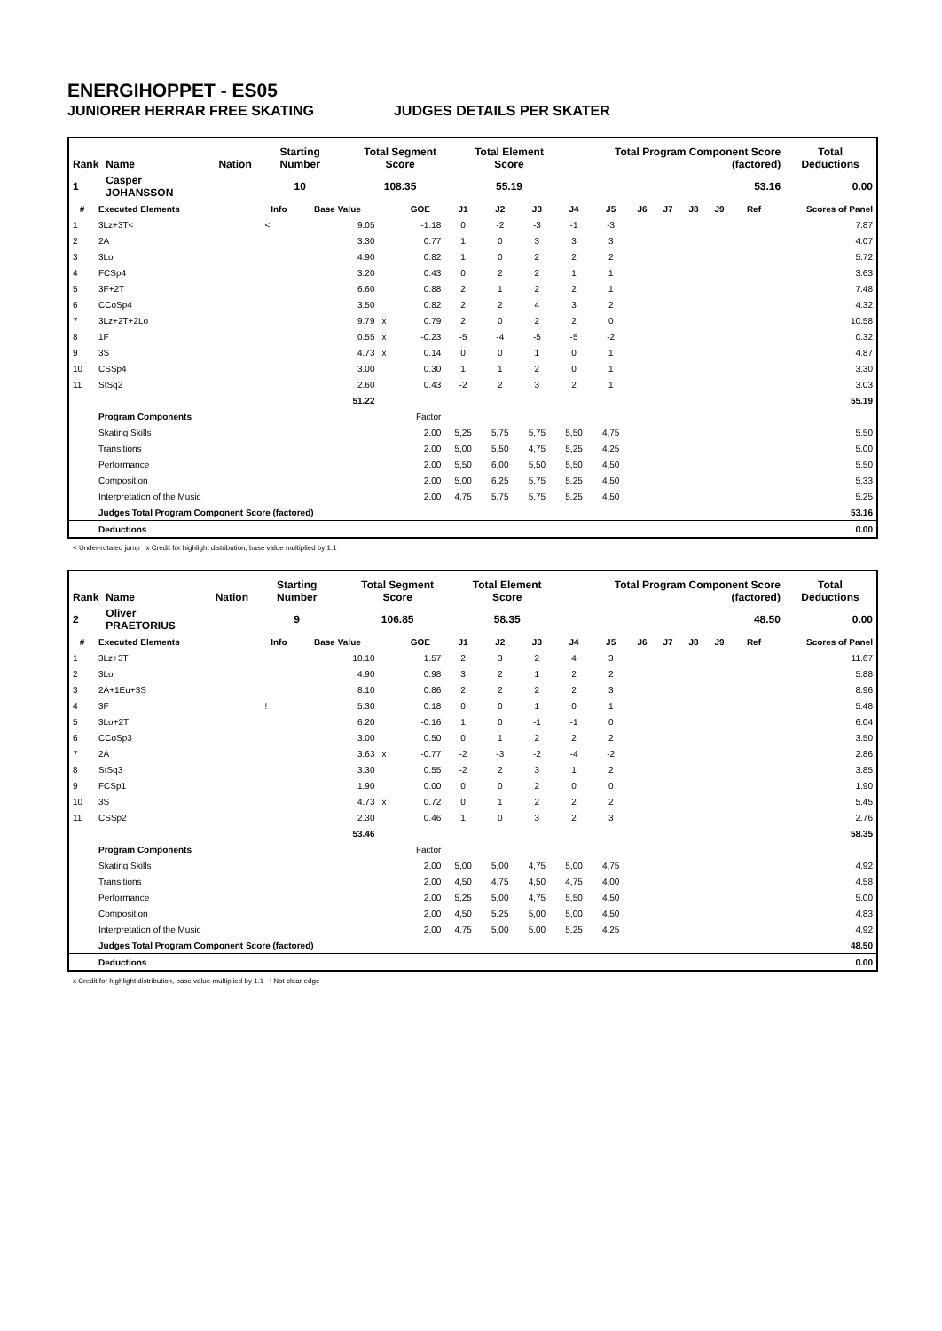ENERGIHOPPET - ES05
JUNIORER HERRAR FREE SKATING JUDGES DETAILS PER SKATER
| Rank | Name | Nation | Starting Number | Total Segment Score | Total Element Score | Total Program Component Score (factored) | Total Deductions |
| --- | --- | --- | --- | --- | --- | --- | --- |
| 1 | Casper JOHANSSON | | 10 | 108.35 | 55.19 | 53.16 | 0.00 |
| # | Executed Elements | Info | Base Value | | GOE | J1 | J2 | J3 | J4 | J5 | J6 | J7 | J8 | J9 | Ref | Scores of Panel |
| --- | --- | --- | --- | --- | --- | --- | --- | --- | --- | --- | --- | --- | --- | --- | --- | --- |
| 1 | 3Lz+3T< | < | 9.05 | | -1.18 | 0 | -2 | -3 | -1 | -3 | | | | | | 7.87 |
| 2 | 2A | | 3.30 | | 0.77 | 1 | 0 | 3 | 3 | 3 | | | | | | 4.07 |
| 3 | 3Lo | | 4.90 | | 0.82 | 1 | 0 | 2 | 2 | 2 | | | | | | 5.72 |
| 4 | FCSp4 | | 3.20 | | 0.43 | 0 | 2 | 2 | 1 | 1 | | | | | | 3.63 |
| 5 | 3F+2T | | 6.60 | | 0.88 | 2 | 1 | 2 | 2 | 1 | | | | | | 7.48 |
| 6 | CCoSp4 | | 3.50 | | 0.82 | 2 | 2 | 4 | 3 | 2 | | | | | | 4.32 |
| 7 | 3Lz+2T+2Lo | | 9.79 | x | 0.79 | 2 | 0 | 2 | 2 | 0 | | | | | | 10.58 |
| 8 | 1F | | 0.55 | x | -0.23 | -5 | -4 | -5 | -5 | -2 | | | | | | 0.32 |
| 9 | 3S | | 4.73 | x | 0.14 | 0 | 0 | 1 | 0 | 1 | | | | | | 4.87 |
| 10 | CSSp4 | | 3.00 | | 0.30 | 1 | 1 | 2 | 0 | 1 | | | | | | 3.30 |
| 11 | StSq2 | | 2.60 | | 0.43 | -2 | 2 | 3 | 2 | 1 | | | | | | 3.03 |
| | | | 51.22 | | | | | | | | | | | | | 55.19 |
| | Program Components | | | | Factor | | | | | | | | | | | |
| | Skating Skills | | | | 2.00 | 5,25 | 5,75 | 5,75 | 5,50 | 4,75 | | | | | | 5.50 |
| | Transitions | | | | 2.00 | 5,00 | 5,50 | 4,75 | 5,25 | 4,25 | | | | | | 5.00 |
| | Performance | | | | 2.00 | 5,50 | 6,00 | 5,50 | 5,50 | 4,50 | | | | | | 5.50 |
| | Composition | | | | 2.00 | 5,00 | 6,25 | 5,75 | 5,25 | 4,50 | | | | | | 5.33 |
| | Interpretation of the Music | | | | 2.00 | 4,75 | 5,75 | 5,75 | 5,25 | 4,50 | | | | | | 5.25 |
| | Judges Total Program Component Score (factored) | | | | | | | | | | | | | | | 53.16 |
| | Deductions | | | | | | | | | | | | | | | 0.00 |
< Under-rotated jump x Credit for highlight distribution, base value multiplied by 1.1
| Rank | Name | Nation | Starting Number | Total Segment Score | Total Element Score | Total Program Component Score (factored) | Total Deductions |
| --- | --- | --- | --- | --- | --- | --- | --- |
| 2 | Oliver PRAETORIUS | | 9 | 106.85 | 58.35 | 48.50 | 0.00 |
| # | Executed Elements | Info | Base Value | | GOE | J1 | J2 | J3 | J4 | J5 | J6 | J7 | J8 | J9 | Ref | Scores of Panel |
| --- | --- | --- | --- | --- | --- | --- | --- | --- | --- | --- | --- | --- | --- | --- | --- | --- |
| 1 | 3Lz+3T | | 10.10 | | 1.57 | 2 | 3 | 2 | 4 | 3 | | | | | | 11.67 |
| 2 | 3Lo | | 4.90 | | 0.98 | 3 | 2 | 1 | 2 | 2 | | | | | | 5.88 |
| 3 | 2A+1Eu+3S | | 8.10 | | 0.86 | 2 | 2 | 2 | 2 | 3 | | | | | | 8.96 |
| 4 | 3F | ! | 5.30 | | 0.18 | 0 | 0 | 1 | 0 | 1 | | | | | | 5.48 |
| 5 | 3Lo+2T | | 6.20 | | -0.16 | 1 | 0 | -1 | -1 | 0 | | | | | | 6.04 |
| 6 | CCoSp3 | | 3.00 | | 0.50 | 0 | 1 | 2 | 2 | 2 | | | | | | 3.50 |
| 7 | 2A | | 3.63 | x | -0.77 | -2 | -3 | -2 | -4 | -2 | | | | | | 2.86 |
| 8 | StSq3 | | 3.30 | | 0.55 | -2 | 2 | 3 | 1 | 2 | | | | | | 3.85 |
| 9 | FCSp1 | | 1.90 | | 0.00 | 0 | 0 | 2 | 0 | 0 | | | | | | 1.90 |
| 10 | 3S | | 4.73 | x | 0.72 | 0 | 1 | 2 | 2 | 2 | | | | | | 5.45 |
| 11 | CSSp2 | | 2.30 | | 0.46 | 1 | 0 | 3 | 2 | 3 | | | | | | 2.76 |
| | | | 53.46 | | | | | | | | | | | | | 58.35 |
| | Program Components | | | | Factor | | | | | | | | | | | |
| | Skating Skills | | | | 2.00 | 5,00 | 5,00 | 4,75 | 5,00 | 4,75 | | | | | | 4.92 |
| | Transitions | | | | 2.00 | 4,50 | 4,75 | 4,50 | 4,75 | 4,00 | | | | | | 4.58 |
| | Performance | | | | 2.00 | 5,25 | 5,00 | 4,75 | 5,50 | 4,50 | | | | | | 5.00 |
| | Composition | | | | 2.00 | 4,50 | 5,25 | 5,00 | 5,00 | 4,50 | | | | | | 4.83 |
| | Interpretation of the Music | | | | 2.00 | 4,75 | 5,00 | 5,00 | 5,25 | 4,25 | | | | | | 4.92 |
| | Judges Total Program Component Score (factored) | | | | | | | | | | | | | | | 48.50 |
| | Deductions | | | | | | | | | | | | | | | 0.00 |
x Credit for highlight distribution, base value multiplied by 1.1 ! Not clear edge